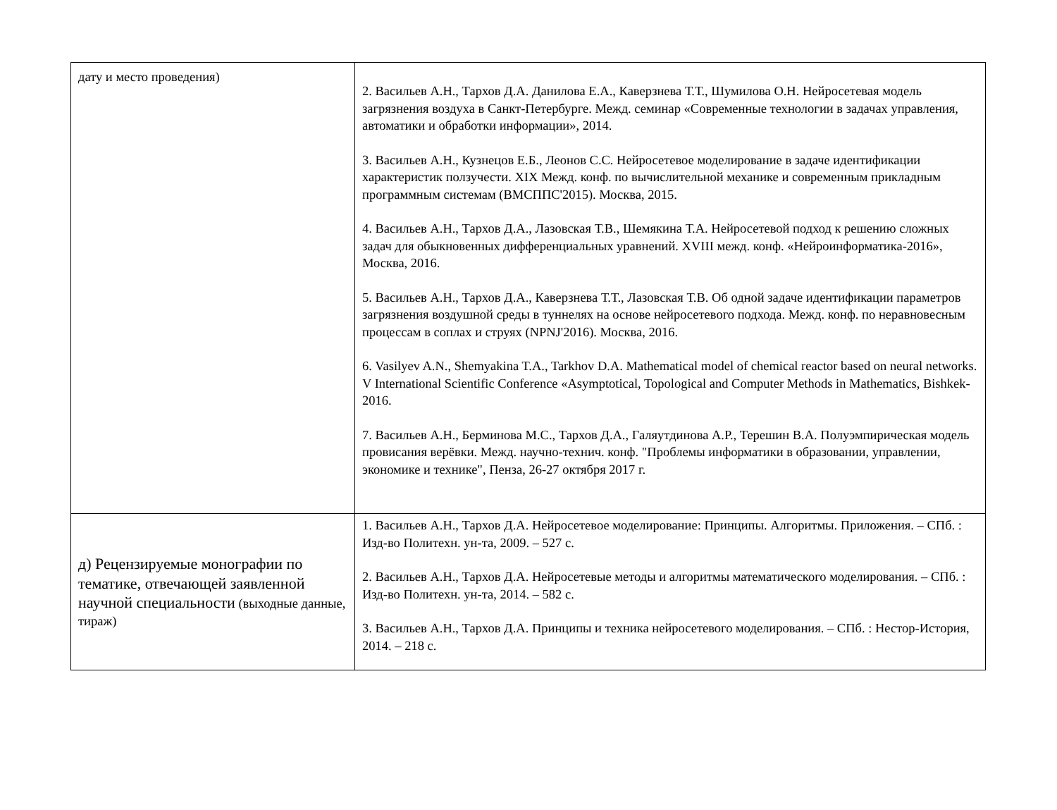| дату и место проведения) | 2. Васильев А.Н., Тархов Д.А. Данилова Е.А., Каверзнева Т.Т., Шумилова О.Н. Нейросетевая модель загрязнения воздуха в Санкт-Петербурге. Межд. семинар «Современные технологии в задачах управления, автоматики и обработки информации», 2014. 3. Васильев А.Н., Кузнецов Е.Б., Леонов С.С. Нейросетевое моделирование в задаче идентификации характеристик ползучести. XIX Межд. конф. по вычислительной механике и современным прикладным программным системам (ВМСППС'2015). Москва, 2015. 4. Васильев А.Н., Тархов Д.А., Лазовская Т.В., Шемякина Т.А. Нейросетевой подход к решению сложных задач для обыкновенных дифференциальных уравнений. XVIII межд. конф. «Нейроинформатика-2016», Москва, 2016. 5. Васильев А.Н., Тархов Д.А., Каверзнева Т.Т., Лазовская Т.В. Об одной задаче идентификации параметров загрязнения воздушной среды в туннелях на основе нейросетевого подхода. Межд. конф. по неравновесным процессам в соплах и струях (NPNJ'2016). Москва, 2016. 6. Vasilyev A.N., Shemyakina T.A., Tarkhov D.A. Mathematical model of chemical reactor based on neural networks. V International Scientific Conference «Asymptotical, Topological and Computer Methods in Mathematics, Bishkek-2016. 7. Васильев А.Н., Берминова М.С., Тархов Д.А., Галяутдинова А.Р., Терешин В.А. Полуэмпирическая модель провисания верёвки. Межд. научно-технич. конф. "Проблемы информатики в образовании, управлении, экономике и технике", Пенза, 26-27 октября 2017 г. |
| д) Рецензируемые монографии по тематике, отвечающей заявленной научной специальности (выходные данные, тираж) | 1. Васильев А.Н., Тархов Д.А. Нейросетевое моделирование: Принципы. Алгоритмы. Приложения. – СПб. : Изд-во Политехн. ун-та, 2009. – 527 с. 2. Васильев А.Н., Тархов Д.А. Нейросетевые методы и алгоритмы математического моделирования. – СПб. : Изд-во Политехн. ун-та, 2014. – 582 с. 3. Васильев А.Н., Тархов Д.А. Принципы и техника нейросетевого моделирования. – СПб. : Нестор-История, 2014. – 218 с. |